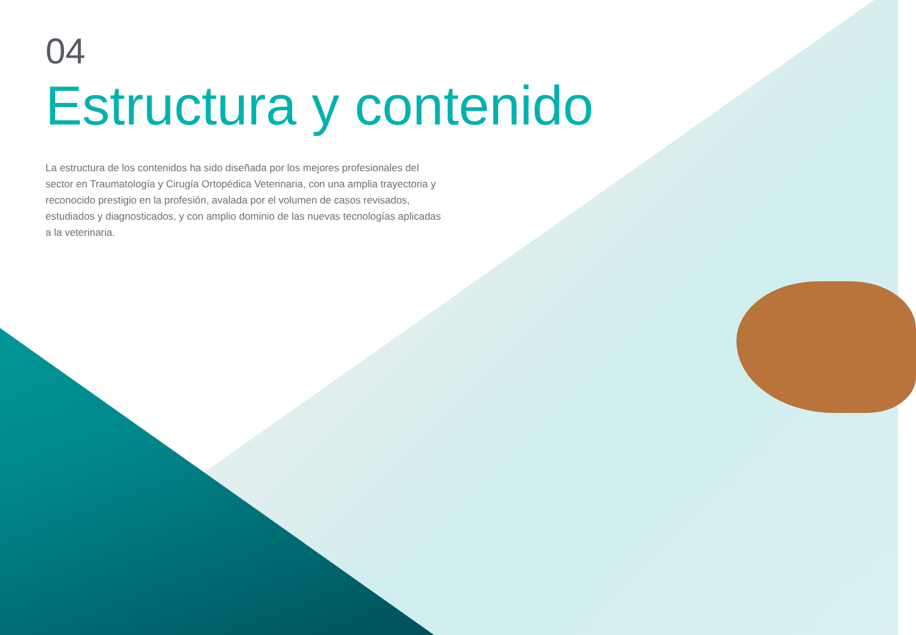04
Estructura y contenido
La estructura de los contenidos ha sido diseñada por los mejores profesionales del sector en Traumatología y Cirugía Ortopédica Veterinaria, con una amplia trayectoria y reconocido prestigio en la profesión, avalada por el volumen de casos revisados, estudiados y diagnosticados, y con amplio dominio de las nuevas tecnologías aplicadas a la veterinaria.